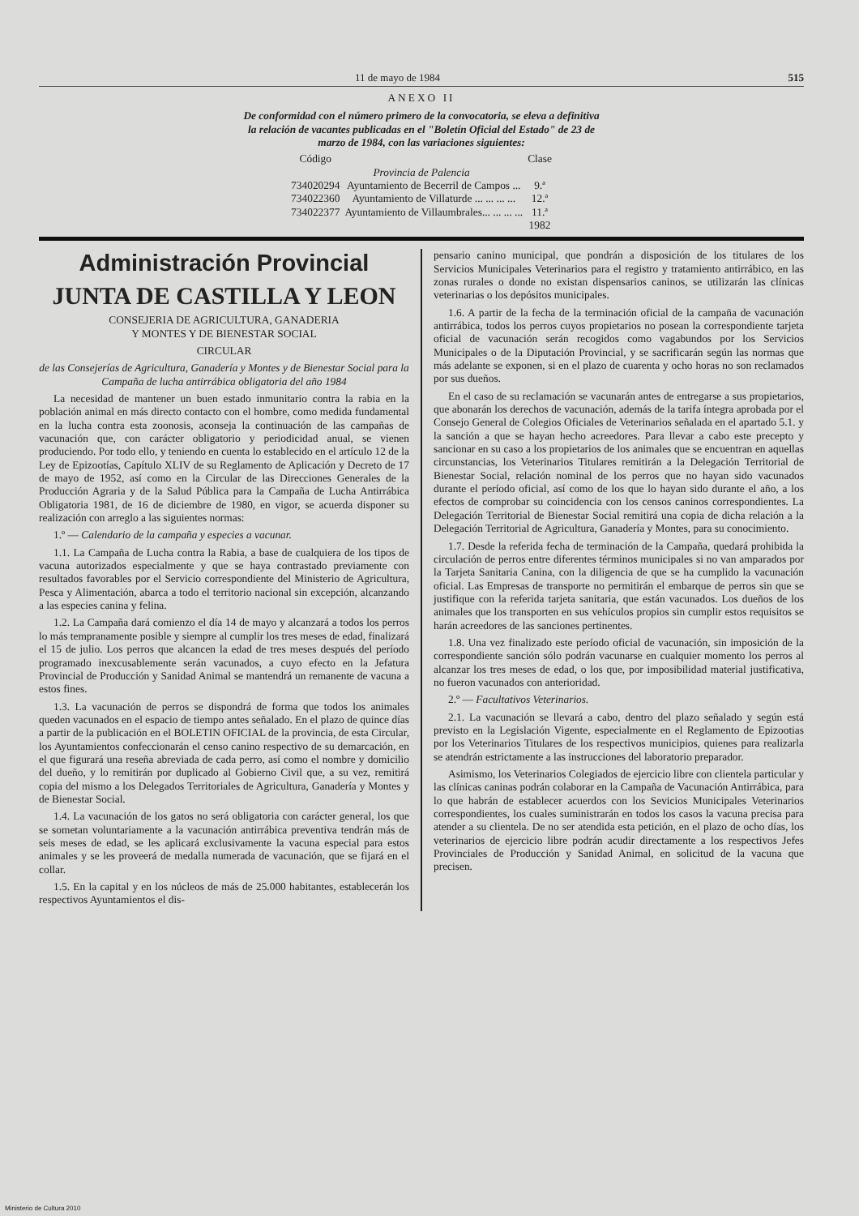11 de mayo de 1984 515
ANEXO II
De conformidad con el número primero de la convocatoria, se eleva a definitiva la relación de vacantes publicadas en el "Boletín Oficial del Estado" de 23 de marzo de 1984, con las variaciones siguientes:
| Código | | Clase |
| --- | --- | --- |
| Provincia de Palencia | | |
| 734020294 | Ayuntamiento de Becerril de Campos ... | 9.ª |
| 734022360 | Ayuntamiento de Villaturde ... ... ... ... | 12.ª |
| 734022377 | Ayuntamiento de Villaumbrales... ... ... ... | 11.ª |
| | | 1982 |
Administración Provincial
JUNTA DE CASTILLA Y LEON
CONSEJERIA DE AGRICULTURA, GANADERIA
Y MONTES Y DE BIENESTAR SOCIAL
CIRCULAR
de las Consejerías de Agricultura, Ganadería y Montes y de Bienestar Social para la Campaña de lucha antirrábica obligatoria del año 1984
La necesidad de mantener un buen estado inmunitario contra la rabia en la población animal en más directo contacto con el hombre, como medida fundamental en la lucha contra esta zoonosis, aconseja la continuación de las campañas de vacunación que, con carácter obligatorio y periodicidad anual, se vienen produciendo. Por todo ello, y teniendo en cuenta lo establecido en el artículo 12 de la Ley de Epizootías, Capítulo XLIV de su Reglamento de Aplicación y Decreto de 17 de mayo de 1952, así como en la Circular de las Direcciones Generales de la Producción Agraria y de la Salud Pública para la Campaña de Lucha Antirrábica Obligatoria 1981, de 16 de diciembre de 1980, en vigor, se acuerda disponer su realización con arreglo a las siguientes normas:
1.º — Calendario de la campaña y especies a vacunar.
1.1. La Campaña de Lucha contra la Rabia, a base de cualquiera de los tipos de vacuna autorizados especialmente y que se haya contrastado previamente con resultados favorables por el Servicio correspondiente del Ministerio de Agricultura, Pesca y Alimentación, abarca a todo el territorio nacional sin excepción, alcanzando a las especies canina y felina.
1.2. La Campaña dará comienzo el día 14 de mayo y alcanzará a todos los perros lo más tempranamente posible y siempre al cumplir los tres meses de edad, finalizará el 15 de julio. Los perros que alcancen la edad de tres meses después del período programado inexcusablemente serán vacunados, a cuyo efecto en la Jefatura Provincial de Producción y Sanidad Animal se mantendrá un remanente de vacuna a estos fines.
1.3. La vacunación de perros se dispondrá de forma que todos los animales queden vacunados en el espacio de tiempo antes señalado. En el plazo de quince días a partir de la publicación en el BOLETIN OFICIAL de la provincia, de esta Circular, los Ayuntamientos confeccionarán el censo canino respectivo de su demarcación, en el que figurará una reseña abreviada de cada perro, así como el nombre y domicilio del dueño, y lo remitirán por duplicado al Gobierno Civil que, a su vez, remitirá copia del mismo a los Delegados Territoriales de Agricultura, Ganadería y Montes y de Bienestar Social.
1.4. La vacunación de los gatos no será obligatoria con carácter general, los que se sometan voluntariamente a la vacunación antirrábica preventiva tendrán más de seis meses de edad, se les aplicará exclusivamente la vacuna especial para estos animales y se les proveerá de medalla numerada de vacunación, que se fijará en el collar.
1.5. En la capital y en los núcleos de más de 25.000 habitantes, establecerán los respectivos Ayuntamientos el dis-
pensario canino municipal, que pondrán a disposición de los titulares de los Servicios Municipales Veterinarios para el registro y tratamiento antirrábico, en las zonas rurales o donde no existan dispensarios caninos, se utilizarán las clínicas veterinarias o los depósitos municipales.
1.6. A partir de la fecha de la terminación oficial de la campaña de vacunación antirrábica, todos los perros cuyos propietarios no posean la correspondiente tarjeta oficial de vacunación serán recogidos como vagabundos por los Servicios Municipales o de la Diputación Provincial, y se sacrificarán según las normas que más adelante se exponen, si en el plazo de cuarenta y ocho horas no son reclamados por sus dueños.
En el caso de su reclamación se vacunarán antes de entregarse a sus propietarios, que abonarán los derechos de vacunación, además de la tarifa íntegra aprobada por el Consejo General de Colegios Oficiales de Veterinarios señalada en el apartado 5.1. y la sanción a que se hayan hecho acreedores. Para llevar a cabo este precepto y sancionar en su caso a los propietarios de los animales que se encuentran en aquellas circunstancias, los Veterinarios Titulares remitirán a la Delegación Territorial de Bienestar Social, relación nominal de los perros que no hayan sido vacunados durante el período oficial, así como de los que lo hayan sido durante el año, a los efectos de comprobar su coincidencia con los censos caninos correspondientes. La Delegación Territorial de Bienestar Social remitirá una copia de dicha relación a la Delegación Territorial de Agricultura, Ganadería y Montes, para su conocimiento.
1.7. Desde la referida fecha de terminación de la Campaña, quedará prohibida la circulación de perros entre diferentes términos municipales si no van amparados por la Tarjeta Sanitaria Canina, con la diligencia de que se ha cumplido la vacunación oficial. Las Empresas de transporte no permitirán el embarque de perros sin que se justifique con la referida tarjeta sanitaria, que están vacunados. Los dueños de los animales que los transporten en sus vehículos propios sin cumplir estos requisitos se harán acreedores de las sanciones pertinentes.
1.8. Una vez finalizado este período oficial de vacunación, sin imposición de la correspondiente sanción sólo podrán vacunarse en cualquier momento los perros al alcanzar los tres meses de edad, o los que, por imposibilidad material justificativa, no fueron vacunados con anterioridad.
2.º — Facultativos Veterinarios.
2.1. La vacunación se llevará a cabo, dentro del plazo señalado y según está previsto en la Legislación Vigente, especialmente en el Reglamento de Epizootias por los Veterinarios Titulares de los respectivos municipios, quienes para realizarla se atendrán estrictamente a las instrucciones del laboratorio preparador.
Asimismo, los Veterinarios Colegiados de ejercicio libre con clientela particular y las clínicas caninas podrán colaborar en la Campaña de Vacunación Antirrábica, para lo que habrán de establecer acuerdos con los Sevicios Municipales Veterinarios correspondientes, los cuales suministrarán en todos los casos la vacuna precisa para atender a su clientela. De no ser atendida esta petición, en el plazo de ocho días, los veterinarios de ejercicio libre podrán acudir directamente a los respectivos Jefes Provinciales de Producción y Sanidad Animal, en solicitud de la vacuna que precisen.
Ministerio de Cultura 2010